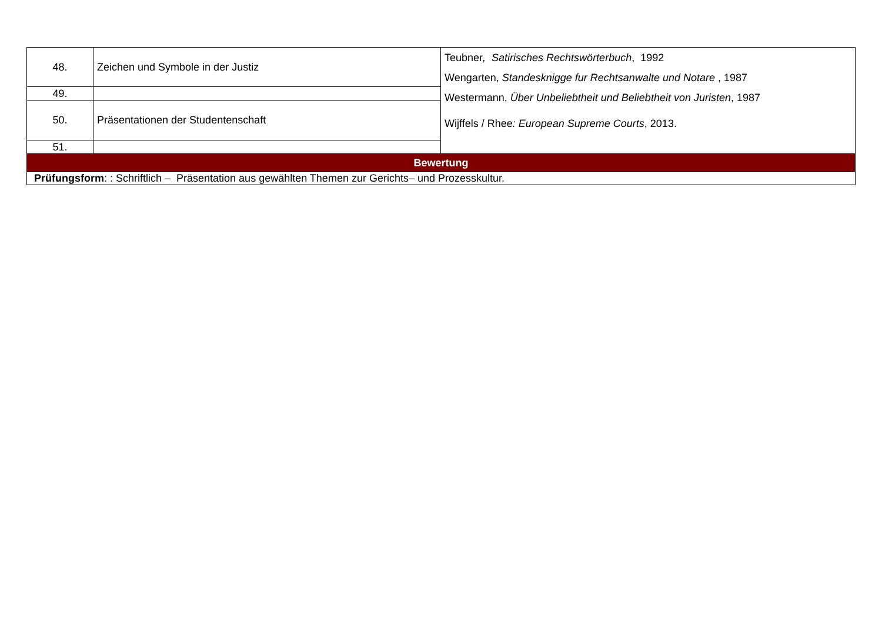| 48. | Zeichen und Symbole in der Justiz | Teubner , Satirisches Rechtswörterbuch , 1992 Wengarten, Standesknigge fur Rechtsanwalte und Notare , 1987 Westermann, Über Unbeliebtheit und Beliebtheit von Juristen , 1987 Wijffels / Rhee : European Supreme Courts , 2013. |
| 49. | | |
| 50. | Präsentationen der Studentenschaft | |
| 51. | | |
| Bewertung | | |
| Prüfungsform : : Schriftlich – Präsentation aus gewählten Themen zur Gerichts– und Prozesskultur. | | |